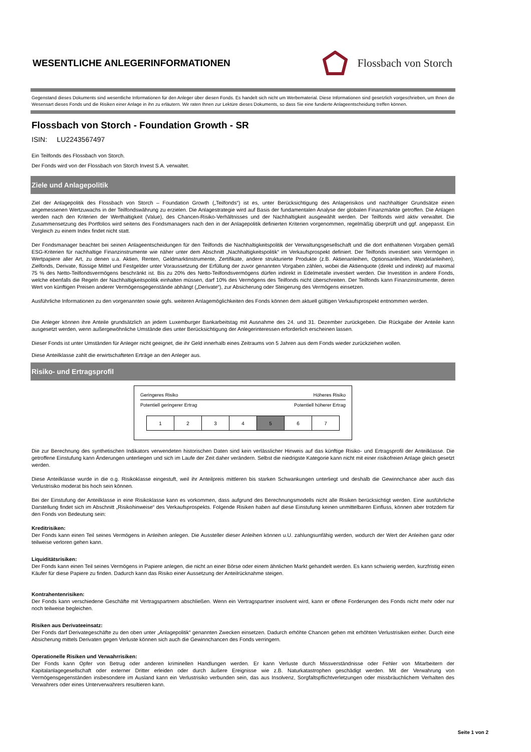WESENTLICHE ANLEGERINFORMATIONEN
Flossbach von Storch
Gegenstand dieses Dokuments sind wesentliche Informationen für den Anleger über diesen Fonds. Es handelt sich nicht um Werbematerial. Diese Informationen sind gesetzlich vorgeschrieben, um Ihnen die Wesensart dieses Fonds und die Risiken einer Anlage in ihn zu erläutern. Wir raten Ihnen zur Lektüre dieses Dokuments, so dass Sie eine fundierte Anlageentscheidung treffen können.
Flossbach von Storch - Foundation Growth - SR
ISIN: LU2243567497
Ein Teilfonds des Flossbach von Storch.
Der Fonds wird von der Flossbach von Storch Invest S.A. verwaltet.
Ziele und Anlagepolitik
Ziel der Anlagepolitik des Flossbach von Storch – Foundation Growth („Teilfonds“) ist es, unter Berücksichtigung des Anlagerisikos und nachhaltiger Grundsätze einen angemessenen Wertzuwachs in der Teilfondswährung zu erzielen. Die Anlagestrategie wird auf Basis der fundamentalen Analyse der globalen Finanzmärkte getroffen. Die Anlagen werden nach den Kriterien der Werthaltigkeit (Value), des Chancen-Risiko-Verhältnisses und der Nachhaltigkeit ausgewählt werden. Der Teilfonds wird aktiv verwaltet. Die Zusammensetzung des Portfolios wird seitens des Fondsmanagers nach den in der Anlagepolitik definierten Kriterien vorgenommen, regelmäßig überprüft und ggf. angepasst. Ein Vergleich zu einem Index findet nicht statt.
Der Fondsmanager beachtet bei seinen Anlageentscheidungen für den Teilfonds die Nachhaltigkeitspolitik der Verwaltungsgesellschaft und die dort enthaltenen Vorgaben gemäß ESG-Kriterien für nachhaltige Finanzinstrumente wie näher unter dem Abschnitt „Nachhaltigkeitspolitik“ im Verkaufsprospekt definiert. Der Teilfonds investiert sein Vermögen in Wertpapiere aller Art, zu denen u.a. Aktien, Renten, Geldmarktinstrumente, Zertifikate, andere strukturierte Produkte (z.B. Aktienanleihen, Optionsanleihen, Wandelanleihen), Zielfonds, Derivate, flüssige Mittel und Festgelder unter Voraussetzung der Erfüllung der zuvor genannten Vorgaben zählen, wobei die Aktienquote (direkt und indirekt) auf maximal 75 % des Netto-Teilfondsvermögens beschränkt ist. Bis zu 20% des Netto-Teilfondsvermögens dürfen indirekt in Edelmetalle investiert werden. Die Investition in andere Fonds, welche ebenfalls die Regeln der Nachhaltigkeitspolitik einhalten müssen, darf 10% des Vermögens des Teilfonds nicht überschreiten. Der Teilfonds kann Finanzinstrumente, deren Wert von künftigen Preisen anderer Vermögensgegenstände abhängt („Derivate“), zur Absicherung oder Steigerung des Vermögens einsetzen.
Ausführliche Informationen zu den vorgenannten sowie ggfs. weiteren Anlagemöglichkeiten des Fonds können dem aktuell gültigen Verkaufsprospekt entnommen werden.
Die Anleger können ihre Anteile grundsätzlich an jedem Luxemburger Bankarbeitstag mit Ausnahme des 24. und 31. Dezember zurückgeben. Die Rückgabe der Anteile kann ausgesetzt werden, wenn außergewöhnliche Umstände dies unter Berücksichtigung der Anlegerinteressen erforderlich erscheinen lassen.
Dieser Fonds ist unter Umständen für Anleger nicht geeignet, die ihr Geld innerhalb eines Zeitraums von 5 Jahren aus dem Fonds wieder zurückziehen wollen.
Diese Anteilklasse zahlt die erwirtschafteten Erträge an den Anleger aus.
Risiko- und Ertragsprofil
Geringeres Risiko Höheres Risiko
Potentiell geringerer Ertrag Potentiell höherer Ertrag
| 1 | 2 | 3 | 4 | 5 | 6 | 7 |
Die zur Berechnung des synthetischen Indikators verwendeten historischen Daten sind kein verlässlicher Hinweis auf das künftige Risiko- und Ertragsprofil der Anteilklasse. Die getroffene Einstufung kann Änderungen unterliegen und sich im Laufe der Zeit daher verändern. Selbst die niedrigste Kategorie kann nicht mit einer risikofreien Anlage gleich gesetzt werden.
Diese Anteilklasse wurde in die o.g. Risikoklasse eingestuft, weil ihr Anteilpreis mittleren bis starken Schwankungen unterliegt und deshalb die Gewinnchance aber auch das Verlustrisiko moderat bis hoch sein können.
Bei der Einstufung der Anteilklasse in eine Risikoklasse kann es vorkommen, dass aufgrund des Berechnungsmodells nicht alle Risiken berücksichtigt werden. Eine ausführliche Darstellung findet sich im Abschnitt „Risikohinweise“ des Verkaufsprospekts. Folgende Risiken haben auf diese Einstufung keinen unmittelbaren Einfluss, können aber trotzdem für den Fonds von Bedeutung sein:
Kreditrisiken:
Der Fonds kann einen Teil seines Vermögens in Anleihen anlegen. Die Aussteller dieser Anleihen können u.U. zahlungsunfähig werden, wodurch der Wert der Anleihen ganz oder teilweise verloren gehen kann.
Liquiditätsrisiken:
Der Fonds kann einen Teil seines Vermögens in Papiere anlegen, die nicht an einer Börse oder einem ähnlichen Markt gehandelt werden. Es kann schwierig werden, kurzfristig einen Käufer für diese Papiere zu finden. Dadurch kann das Risiko einer Aussetzung der Anteilrücknahme steigen.
Kontrahentenrisiken:
Der Fonds kann verschiedene Geschäfte mit Vertragspartnern abschließen. Wenn ein Vertragspartner insolvent wird, kann er offene Forderungen des Fonds nicht mehr oder nur noch teilweise begleichen.
Risiken aus Derivateeinsatz:
Der Fonds darf Derivategeschäfte zu den oben unter „Anlagepolitik“ genannten Zwecken einsetzen. Dadurch erhöhte Chancen gehen mit erhöhten Verlustrisiken einher. Durch eine Absicherung mittels Derivaten gegen Verluste können sich auch die Gewinnchancen des Fonds verringern.
Operationelle Risiken und Verwahrrisiken:
Der Fonds kann Opfer von Betrug oder anderen kriminellen Handlungen werden. Er kann Verluste durch Missverständnisse oder Fehler von Mitarbeitern der Kapitalanlagegesellschaft oder externer Dritter erleiden oder durch äußere Ereignisse wie z.B. Naturkatastrophen geschädigt werden. Mit der Verwahrung von Vermögensgegenständen insbesondere im Ausland kann ein Verlustrisiko verbunden sein, das aus Insolvenz, Sorgfaltspflichtverletzungen oder missbräuchlichem Verhalten des Verwahrers oder eines Unterverwahrers resultieren kann.
Seite 1 von 2